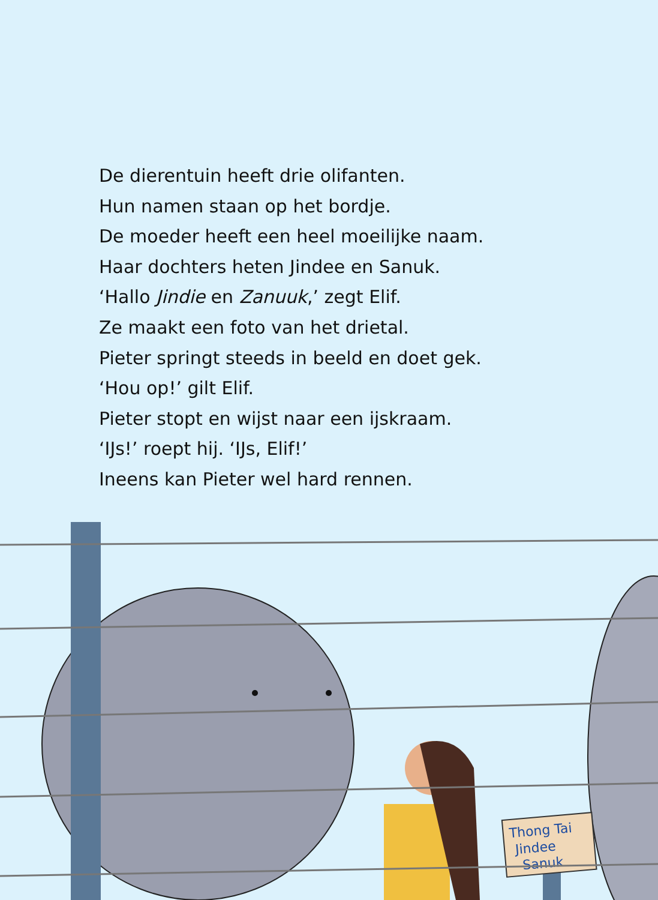De dierentuin heeft drie olifanten.
Hun namen staan op het bordje.
De moeder heeft een heel moeilijke naam.
Haar dochters heten Jindee en Sanuk.
‘Hallo Jindie en Zanuuk,’ zegt Elif.
Ze maakt een foto van het drietal.
Pieter springt steeds in beeld en doet gek.
‘Hou op!’ gilt Elif.
Pieter stopt en wijst naar een ijskraam.
‘IJs!’ roept hij. ‘IJs, Elif!’
Ineens kan Pieter wel hard rennen.
Thong Tai
Jindee
Sanuk